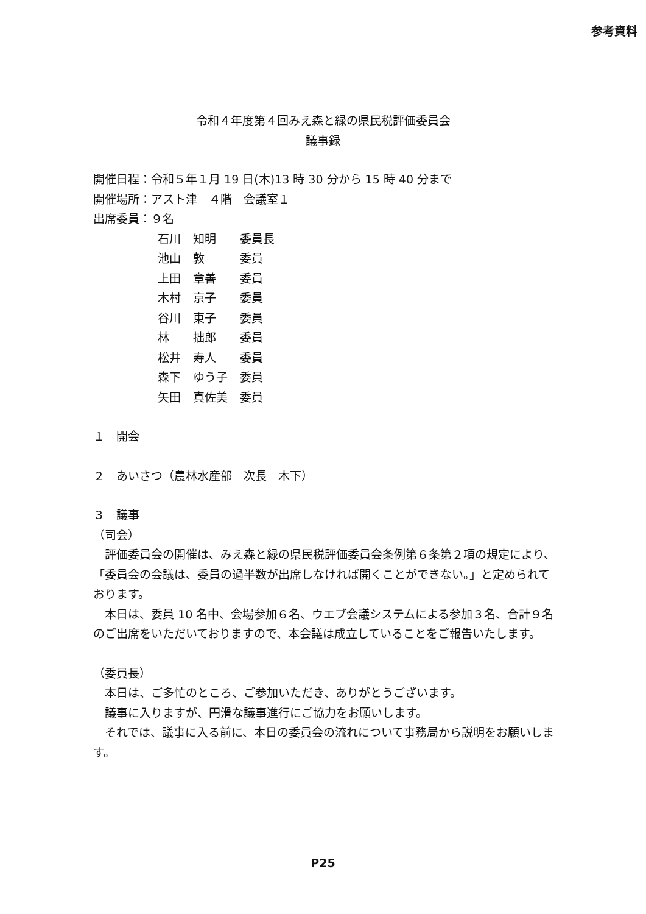参考資料
令和４年度第４回みえ森と緑の県民税評価委員会
議事録
開催日程：令和５年１月 19 日(木)13 時 30 分から 15 時 40 分まで
開催場所：アスト津　４階　会議室１
出席委員：９名
| 石川 | 知明 | 委員長 |
| 池山 | 敦 | 委員 |
| 上田 | 章善 | 委員 |
| 木村 | 京子 | 委員 |
| 谷川 | 東子 | 委員 |
| 林 | 拙郎 | 委員 |
| 松井 | 寿人 | 委員 |
| 森下 | ゆう子 | 委員 |
| 矢田 | 真佐美 | 委員 |
１　開会
２　あいさつ（農林水産部　次長　木下）
３　議事
（司会）
　評価委員会の開催は、みえ森と緑の県民税評価委員会条例第６条第２項の規定により、「委員会の会議は、委員の過半数が出席しなければ開くことができない。」と定められております。
　本日は、委員 10 名中、会場参加６名、ウエブ会議システムによる参加３名、合計９名のご出席をいただいておりますので、本会議は成立していることをご報告いたします。
（委員長）
　本日は、ご多忙のところ、ご参加いただき、ありがとうございます。
　議事に入りますが、円滑な議事進行にご協力をお願いします。
　それでは、議事に入る前に、本日の委員会の流れについて事務局から説明をお願いします。
P25